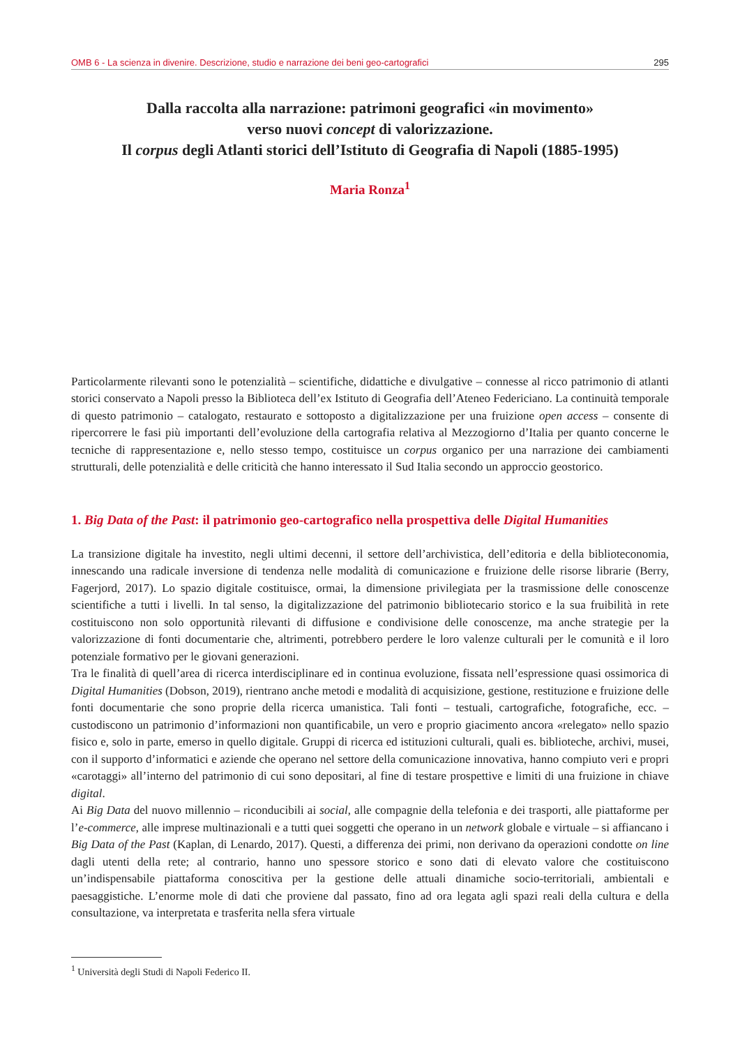OMB 6 - La scienza in divenire. Descrizione, studio e narrazione dei beni geo-cartografici 295
Dalla raccolta alla narrazione: patrimoni geografici «in movimento»
verso nuovi concept di valorizzazione.
Il corpus degli Atlanti storici dell’Istituto di Geografia di Napoli (1885-1995)
Maria Ronza<sup>1</sup>
Particolarmente rilevanti sono le potenzialità – scientifiche, didattiche e divulgative – connesse al ricco patrimonio di atlanti storici conservato a Napoli presso la Biblioteca dell’ex Istituto di Geografia dell’Ateneo Federiciano. La continuità temporale di questo patrimonio – catalogato, restaurato e sottoposto a digitalizzazione per una fruizione open access – consente di ripercorrere le fasi più importanti dell’evoluzione della cartografia relativa al Mezzogiorno d’Italia per quanto concerne le tecniche di rappresentazione e, nello stesso tempo, costituisce un corpus organico per una narrazione dei cambiamenti strutturali, delle potenzialità e delle criticità che hanno interessato il Sud Italia secondo un approccio geostorico.
1. Big Data of the Past: il patrimonio geo-cartografico nella prospettiva delle Digital Humanities
La transizione digitale ha investito, negli ultimi decenni, il settore dell’archivistica, dell’editoria e della biblioteconomia, innescando una radicale inversione di tendenza nelle modalità di comunicazione e fruizione delle risorse librarie (Berry, Fagerjord, 2017). Lo spazio digitale costituisce, ormai, la dimensione privilegiata per la trasmissione delle conoscenze scientifiche a tutti i livelli. In tal senso, la digitalizzazione del patrimonio bibliotecario storico e la sua fruibilità in rete costituiscono non solo opportunità rilevanti di diffusione e condivisione delle conoscenze, ma anche strategie per la valorizzazione di fonti documentarie che, altrimenti, potrebbero perdere le loro valenze culturali per le comunità e il loro potenziale formativo per le giovani generazioni.
Tra le finalità di quell’area di ricerca interdisciplinare ed in continua evoluzione, fissata nell’espressione quasi ossimorica di Digital Humanities (Dobson, 2019), rientrano anche metodi e modalità di acquisizione, gestione, restituzione e fruizione delle fonti documentarie che sono proprie della ricerca umanistica. Tali fonti – testuali, cartografiche, fotografiche, ecc. – custodiscono un patrimonio d’informazioni non quantificabile, un vero e proprio giacimento ancora «relegato» nello spazio fisico e, solo in parte, emerso in quello digitale. Gruppi di ricerca ed istituzioni culturali, quali es. biblioteche, archivi, musei, con il supporto d’informatici e aziende che operano nel settore della comunicazione innovativa, hanno compiuto veri e propri «carotaggi» all’interno del patrimonio di cui sono depositari, al fine di testare prospettive e limiti di una fruizione in chiave digital.
Ai Big Data del nuovo millennio – riconducibili ai social, alle compagnie della telefonia e dei trasporti, alle piattaforme per l’e-commerce, alle imprese multinazionali e a tutti quei soggetti che operano in un network globale e virtuale – si affiancano i Big Data of the Past (Kaplan, di Lenardo, 2017). Questi, a differenza dei primi, non derivano da operazioni condotte on line dagli utenti della rete; al contrario, hanno uno spessore storico e sono dati di elevato valore che costituiscono un’indispensabile piattaforma conoscitiva per la gestione delle attuali dinamiche socio-territoriali, ambientali e paesaggistiche. L’enorme mole di dati che proviene dal passato, fino ad ora legata agli spazi reali della cultura e della consultazione, va interpretata e trasferita nella sfera virtuale
<sup>1</sup> Università degli Studi di Napoli Federico II.